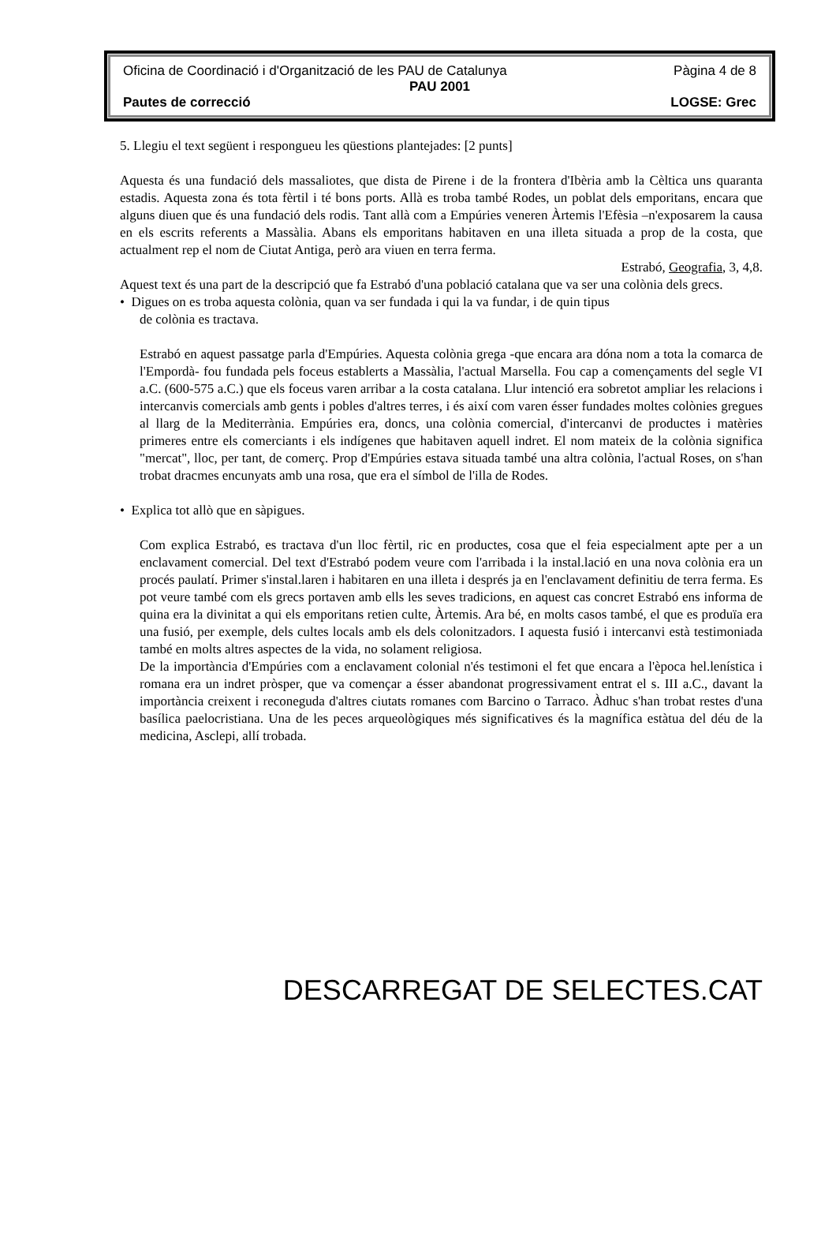Oficina de Coordinació i d'Organització de les PAU de Catalunya Pàgina 4 de 8
PAU 2001
Pautes de correcció LOGSE: Grec
5. Llegiu el text següent i respongueu les qüestions plantejades: [2 punts]
Aquesta és una fundació dels massaliotes, que dista de Pirene i de la frontera d'Ibèria amb la Cèltica uns quaranta estadis. Aquesta zona és tota fèrtil i té bons ports. Allà es troba també Rodes, un poblat dels emporitans, encara que alguns diuen que és una fundació dels rodis. Tant allà com a Empúries veneren Àrtemis l'Efèsia –n'exposarem la causa en els escrits referents a Massàlia. Abans els emporitans habitaven en una illeta situada a prop de la costa, que actualment rep el nom de Ciutat Antiga, però ara viuen en terra ferma.
Estrabó, Geografia, 3, 4,8.
Aquest text és una part de la descripció que fa Estrabó d'una població catalana que va ser una colònia dels grecs.
• Digues on es troba aquesta colònia, quan va ser fundada i qui la va fundar, i de quin tipus
de colònia es tractava.
Estrabó en aquest passatge parla d'Empúries. Aquesta colònia grega -que encara ara dóna nom a tota la comarca de l'Empordà- fou fundada pels foceus establerts a Massàlia, l'actual Marsella. Fou cap a començaments del segle VI a.C. (600-575 a.C.) que els foceus varen arribar a la costa catalana. Llur intenció era sobretot ampliar les relacions i intercanvis comercials amb gents i pobles d'altres terres, i és així com varen ésser fundades moltes colònies gregues al llarg de la Mediterrània. Empúries era, doncs, una colònia comercial, d'intercanvi de productes i matèries primeres entre els comerciants i els indígenes que habitaven aquell indret. El nom mateix de la colònia significa "mercat", lloc, per tant, de comerç. Prop d'Empúries estava situada també una altra colònia, l'actual Roses, on s'han trobat dracmes encunyats amb una rosa, que era el símbol de l'illa de Rodes.
• Explica tot allò que en sàpigues.
Com explica Estrabó, es tractava d'un lloc fèrtil, ric en productes, cosa que el feia especialment apte per a un enclavament comercial. Del text d'Estrabó podem veure com l'arribada i la instal.lació en una nova colònia era un procés paulatí. Primer s'instal.laren i habitaren en una illeta i després ja en l'enclavament definitiu de terra ferma. Es pot veure també com els grecs portaven amb ells les seves tradicions, en aquest cas concret Estrabó ens informa de quina era la divinitat a qui els emporitans retien culte, Àrtemis. Ara bé, en molts casos també, el que es produïa era una fusió, per exemple, dels cultes locals amb els dels colonitzadors. I aquesta fusió i intercanvi està testimoniada també en molts altres aspectes de la vida, no solament religiosa.
De la importància d'Empúries com a enclavament colonial n'és testimoni el fet que encara a l'època hel.lenística i romana era un indret pròsper, que va començar a ésser abandonat progressivament entrat el s. III a.C., davant la importància creixent i reconeguda d'altres ciutats romanes com Barcino o Tarraco. Àdhuc s'han trobat restes d'una basílica paelocristiana. Una de les peces arqueològiques més significatives és la magnífica estàtua del déu de la medicina, Asclepi, allí trobada.
DESCARREGAT DE SELECTES.CAT